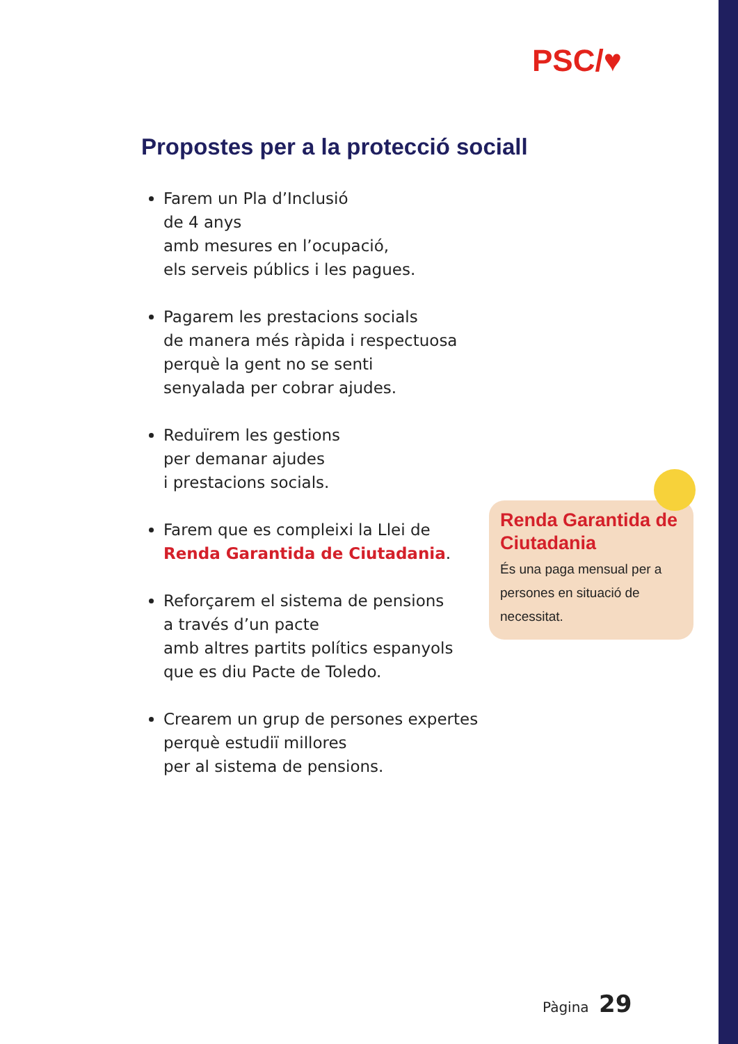PSC/♥
Propostes per a la protecció sociall
Farem un Pla d’Inclusió
de 4 anys
amb mesures en l’ocupació,
els serveis públics i les pagues.
Pagarem les prestacions socials
de manera més ràpida i respectuosa
perquè la gent no se senti
senyalada per cobrar ajudes.
Reduïrem les gestions
per demanar ajudes
i prestacions socials.
Farem que es compleixi la Llei de
Renda Garantida de Ciutadania.
Reforçarem el sistema de pensions
a través d’un pacte
amb altres partits polítics espanyols
que es diu Pacte de Toledo.
Crearem un grup de persones expertes
perquè estudiï millores
per al sistema de pensions.
Renda Garantida de Ciutadania
És una paga mensual per a persones en situació de necessitat.
Pàgina 29